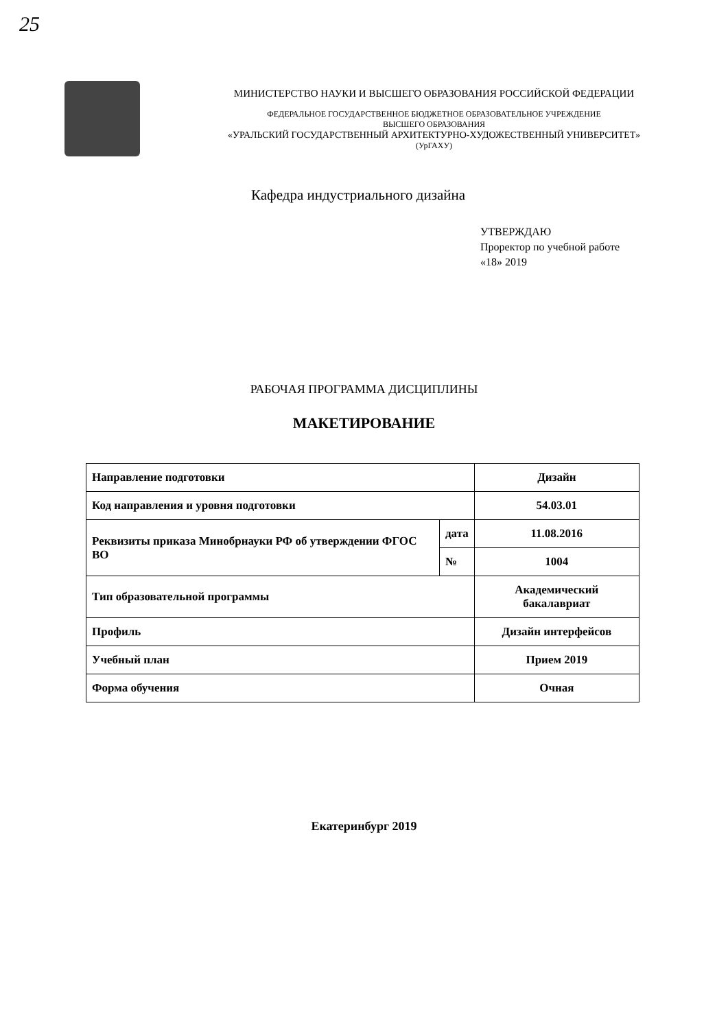25
МИНИСТЕРСТВО НАУКИ И ВЫСШЕГО ОБРАЗОВАНИЯ РОССИЙСКОЙ ФЕДЕРАЦИИ
ФЕДЕРАЛЬНОЕ ГОСУДАРСТВЕННОЕ БЮДЖЕТНОЕ ОБРАЗОВАТЕЛЬНОЕ УЧРЕЖДЕНИЕ
ВЫСШЕГО ОБРАЗОВАНИЯ
«УРАЛЬСКИЙ ГОСУДАРСТВЕННЫЙ АРХИТЕКТУРНО-ХУДОЖЕСТВЕННЫЙ УНИВЕРСИТЕТ»
(УрГАХУ)
Кафедра индустриального дизайна
УТВЕРЖДАЮ
Проректор по учебной работе
«18» 2019
РАБОЧАЯ ПРОГРАММА ДИСЦИПЛИНЫ
МАКЕТИРОВАНИЕ
| Направление подготовки | | Дизайн |
| Код направления и уровня подготовки | | 54.03.01 |
| Реквизиты приказа Минобрнауки РФ об утверждении ФГОС ВО | дата | 11.08.2016 |
| | № | 1004 |
| Тип образовательной программы | | Академический бакалавриат |
| Профиль | | Дизайн интерфейсов |
| Учебный план | | Прием 2019 |
| Форма обучения | | Очная |
Екатеринбург 2019